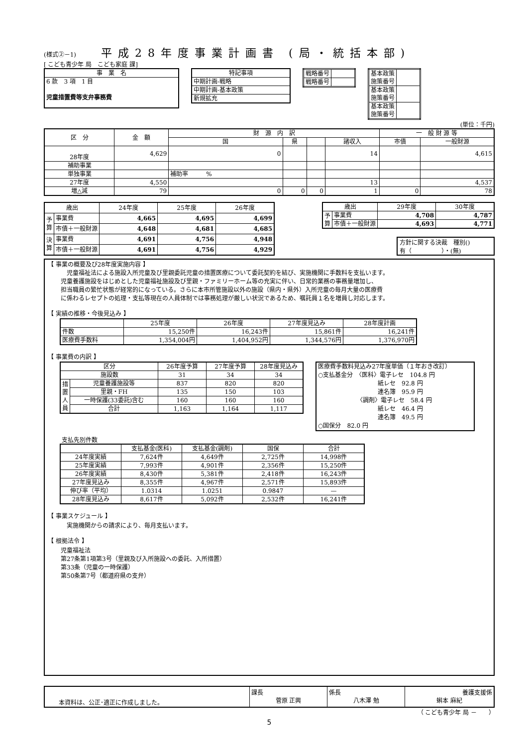(様式②－1)
平成28年度事業計画書 (局・統括本部)
[ こども青少年 局　こども家庭 課]
| 事 業 名 |
| 6 款 3 項 1 目 児童措置費等支弁事務費 |
| 特記事項 |
| 中期計画-戦略 |
| 中期計画-基本政策 |
| 新規拡充 |
| 戦略番号 | |
| 戦略番号 | |
| 基本政策 施策番号 | |
| 基本政策 施策番号 | |
| 基本政策 施策番号 | |
(単位：千円)
| 区 分 | 金 額 | 財 源 内 訳 | | | | 一 般 財 源 等 | |
| --- | --- | --- | --- | --- | --- | --- | --- |
| | | 国 | 県 | | 諸収入 | 市債 | 一般財源 |
| 28年度 | 4,629 | 0 | | | 14 | | 4,615 |
| 補助事業 | | | | | | | |
| 単独事業 | | 補助率 % | | | | | |
| 27年度 | 4,550 | | | | 13 | | 4,537 |
| 増△減 | 79 | 0 | 0 | 0 | 1 | 0 | 78 |
| 歳出 | | 24年度 | 25年度 | 26年度 |
| --- | --- | --- | --- | --- |
| 予 算 | 事業費 | 4,665 | 4,695 | 4,699 |
| | 市債＋一般財源 | 4,648 | 4,681 | 4,685 |
| 決 算 | 事業費 | 4,691 | 4,756 | 4,948 |
| | 市債＋一般財源 | 4,691 | 4,756 | 4,929 |
| 歳出 | | 29年度 | 30年度 |
| --- | --- | --- | --- |
| 予 算 | 事業費 | 4,708 | 4,787 |
| | 市債＋一般財源 | 4,693 | 4,771 |
方針に関する決裁　種別()
有（　　　　　）・(無)
【 事業の概要及び28年度実施内容 】
　児童福祉法による施設入所児童及び里親委託児童の措置医療について委託契約を結び、実施機関に手数料を支払います。
児童養護施設をはじめとした児童福祉施設及び里親・ファミリーホーム等の充実に伴い、日常的業務の事務量増加し、
担当職員の繁忙状態が経常的になっている。さらに本市所管施設以外の施設（県内・県外）入所児童の毎月大量の医療費
に係わるレセプトの処理・支払等現在の人員体制では事務処理が厳しい状況であるため、嘱託員１名を増員し対応します。
【 実績の推移・今後見込み 】
| | 25年度 | 26年度 | 27年度見込み | 28年度計画 |
| --- | --- | --- | --- | --- |
| 件数 | 15,250件 | 16,243件 | 15,861件 | 16,241件 |
| 医療費手数料 | 1,354,004円 | 1,404,952円 | 1,344,576円 | 1,376,970円 |
【 事業費の内訳 】
| 区分 | | 26年度予算 | 27年度予算 | 28年度見込み |
| --- | --- | --- | --- | --- |
| 施設数 | | 31 | 34 | 34 |
| 措 置 人 員 | 児童養護施設等 | 837 | 820 | 820 |
| | 里親・FH | 135 | 150 | 103 |
| | 一時保護(33委託)含む | 160 | 160 | 160 |
| | 合計 | 1,163 | 1,164 | 1,117 |
医療費手数料見込み27年度単価（１年おき改訂）
○支払基金分　〈医科〉電子レセ　104.8 円
　　　　　　　　　　紙レセ　92.8 円
　　　　　　　　　　連名簿　95.9 円
　　　　　　　〈調剤〉電子レセ　58.4 円
　　　　　　　　　　紙レセ　46.4 円
　　　　　　　　　　連名簿　49.5 円
○国保分　82.0 円
支払先別件数
| | 支払基金(医科) | 支払基金(調剤) | 国保 | 合計 |
| --- | --- | --- | --- | --- |
| 24年度実績 | 7,624件 | 4,649件 | 2,725件 | 14,998件 |
| 25年度実績 | 7,993件 | 4,901件 | 2,356件 | 15,250件 |
| 26年度実績 | 8,430件 | 5,381件 | 2,418件 | 16,243件 |
| 27年度見込み | 8,355件 | 4,967件 | 2,571件 | 15,893件 |
| 伸び率（平均） | 1.0314 | 1.0251 | 0.9847 | — |
| 28年度見込み | 8,617件 | 5,092件 | 2,532件 | 16,241件 |
【 事業スケジュール 】
　実施機関からの請求により、毎月支払います。
【 根拠法令 】
児童福祉法
第27条第1項第3号（里親及び入所施設への委託、入所措置）
第33条（児童の一時保護）
第50条第7号（都道府県の支弁）
| 本資料は、公正･適正に作成しました。 | 課長 菅原 正興 | 係長 八木澤 勉 | 養護支援係 蝌本 麻紀 |
（ こども青少年 局 －　　）
5